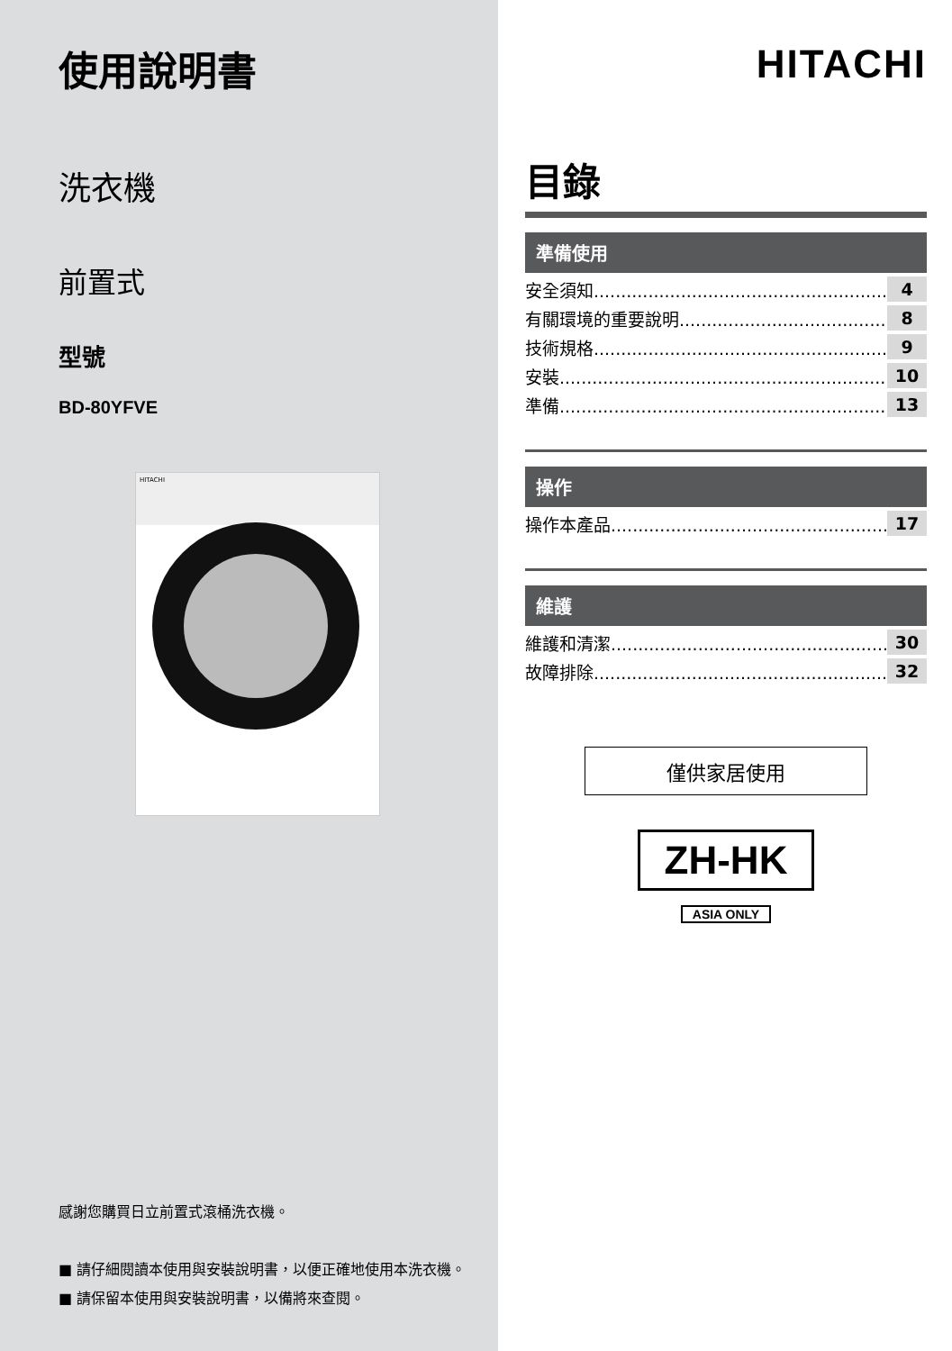使用說明書
洗衣機
前置式
型號
BD-80YFVE
HITACHI
感謝您購買日立前置式滾桶洗衣機。
■ 請仔細閱讀本使用與安裝說明書，以便正確地使用本洗衣機。
■ 請保留本使用與安裝說明書，以備將來查閱。
HITACHI
目錄
準備使用
安全須知........................................................ 4
有關環境的重要說明........................................ 8
技術規格........................................................ 9
安裝.............................................................. 10
準備.............................................................. 13
操作
操作本產品..................................................... 17
維護
維護和清潔..................................................... 30
故障排除........................................................ 32
僅供家居使用
ZH-HK
ASIA ONLY